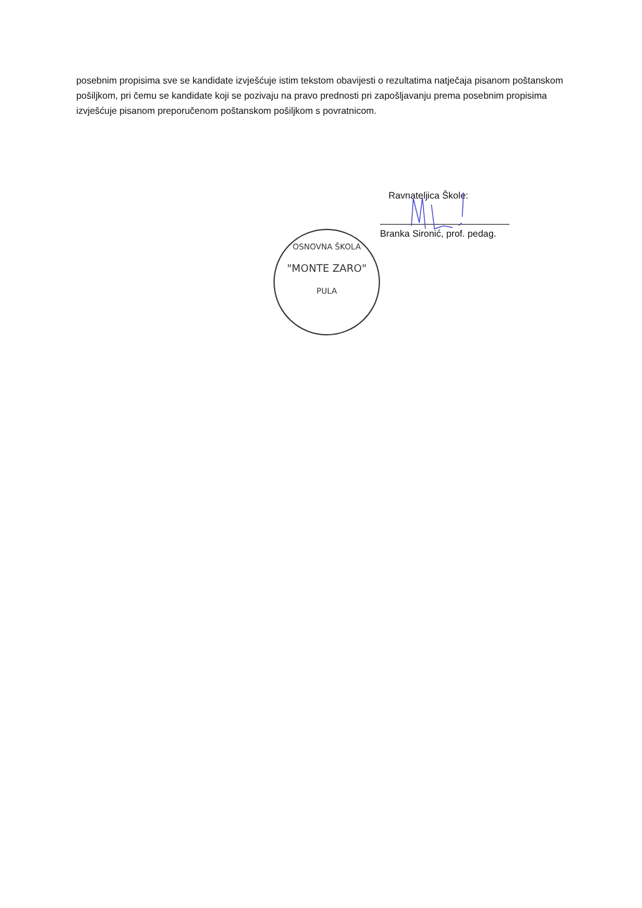posebnim propisima sve se kandidate izvješćuje istim tekstom obavijesti o rezultatima natječaja pisanom poštanskom pošiljkom, pri čemu se kandidate koji se pozivaju na pravo prednosti pri zapošljavanju prema posebnim propisima izvješćuje pisanom preporučenom poštanskom pošiljkom s povratnicom.
Ravnateljica Škole:
Branka Sironić, prof. pedag.
OSNOVNA ŠKOLA
"MONTE ZARO"
PULA